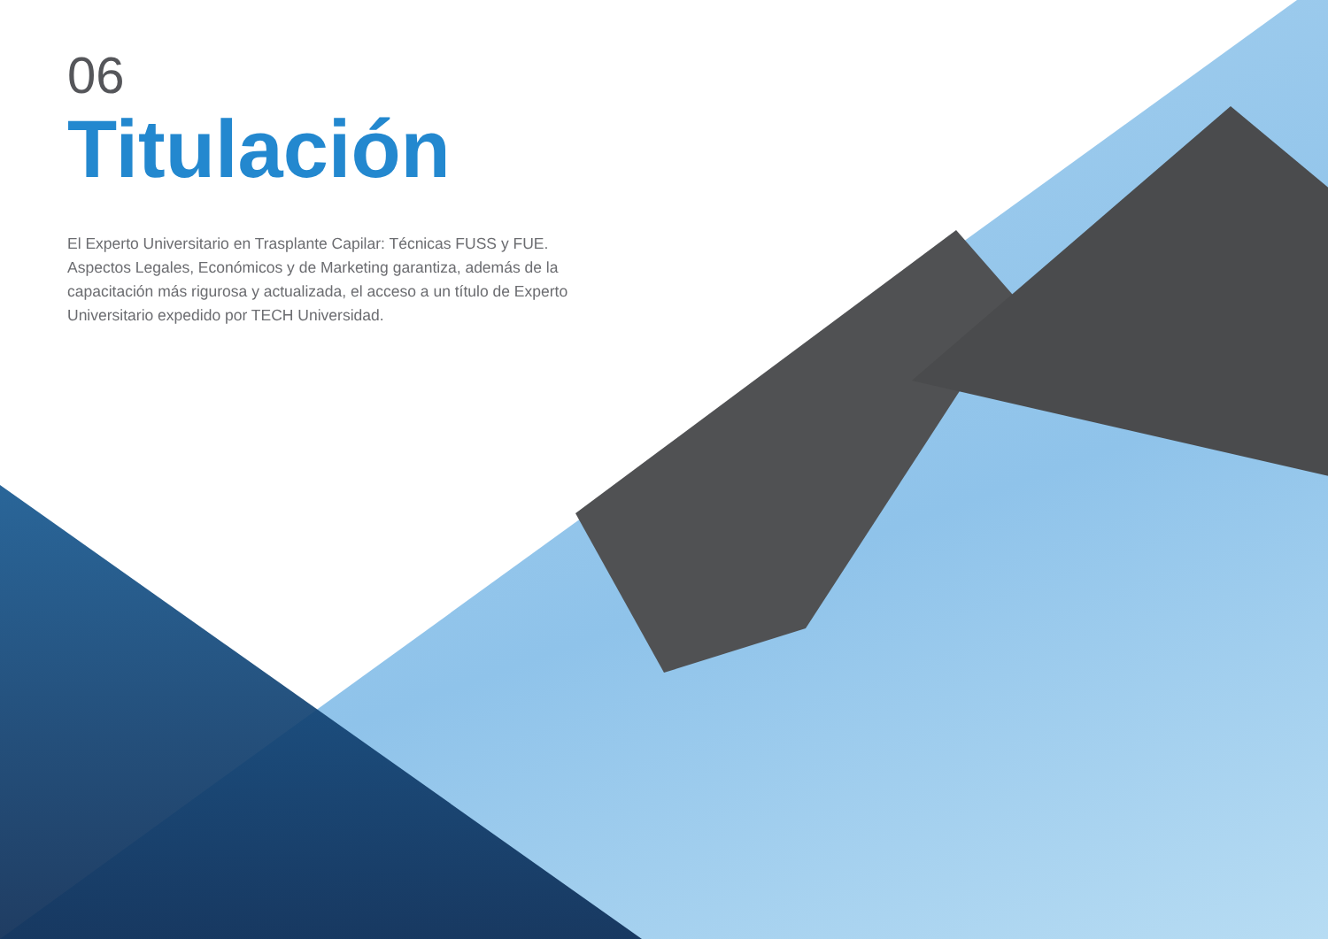06
Titulación
El Experto Universitario en Trasplante Capilar: Técnicas FUSS y FUE. Aspectos Legales, Económicos y de Marketing garantiza, además de la capacitación más rigurosa y actualizada, el acceso a un título de Experto Universitario expedido por TECH Universidad.